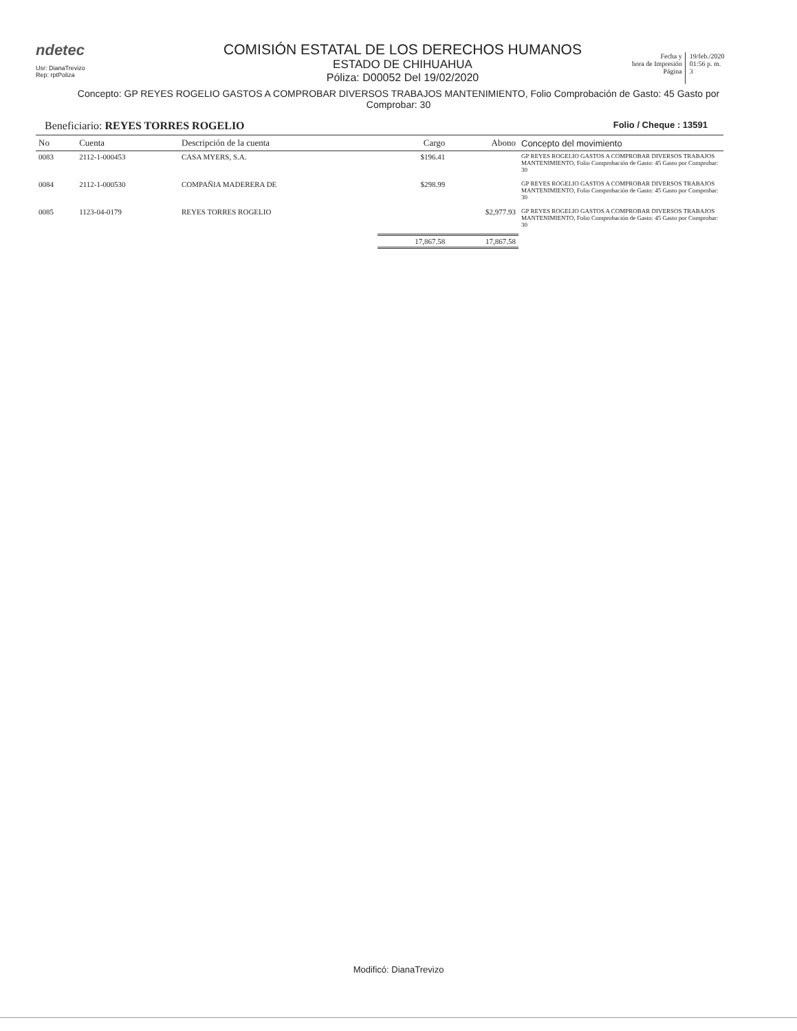ndetec
Usr: DianaTrevizo
Rep: rptPoliza
COMISIÓN ESTATAL DE LOS DERECHOS HUMANOS
ESTADO DE CHIHUAHUA
Póliza: D00052 Del 19/02/2020
Fecha y
hora de Impresión
Página
19/feb./2020
01:56 p. m.
3
Concepto: GP REYES ROGELIO GASTOS A COMPROBAR DIVERSOS TRABAJOS MANTENIMIENTO, Folio Comprobación de Gasto: 45 Gasto por Comprobar: 30
Beneficiario: REYES TORRES ROGELIO
Folio / Cheque : 13591
| No | Cuenta | Descripción de la cuenta | Cargo | Abono | Concepto del movimiento |
| --- | --- | --- | --- | --- | --- |
| 0083 | 2112-1-000453 | CASA MYERS, S.A. | $196.41 | | GP REYES ROGELIO GASTOS A COMPROBAR DIVERSOS TRABAJOS MANTENIMIENTO, Folio Comprobación de Gasto: 45 Gasto por Comprobar: 30 |
| 0084 | 2112-1-000530 | COMPAÑIA MADERERA DE | $298.99 | | GP REYES ROGELIO GASTOS A COMPROBAR DIVERSOS TRABAJOS MANTENIMIENTO, Folio Comprobación de Gasto: 45 Gasto por Comprobar: 30 |
| 0085 | 1123-04-0179 | REYES TORRES ROGELIO | | $2,977.93 | GP REYES ROGELIO GASTOS A COMPROBAR DIVERSOS TRABAJOS MANTENIMIENTO, Folio Comprobación de Gasto: 45 Gasto por Comprobar: 30 |
| | | | 17,867.58 | 17,867.58 | |
Modificó: DianaTrevizo